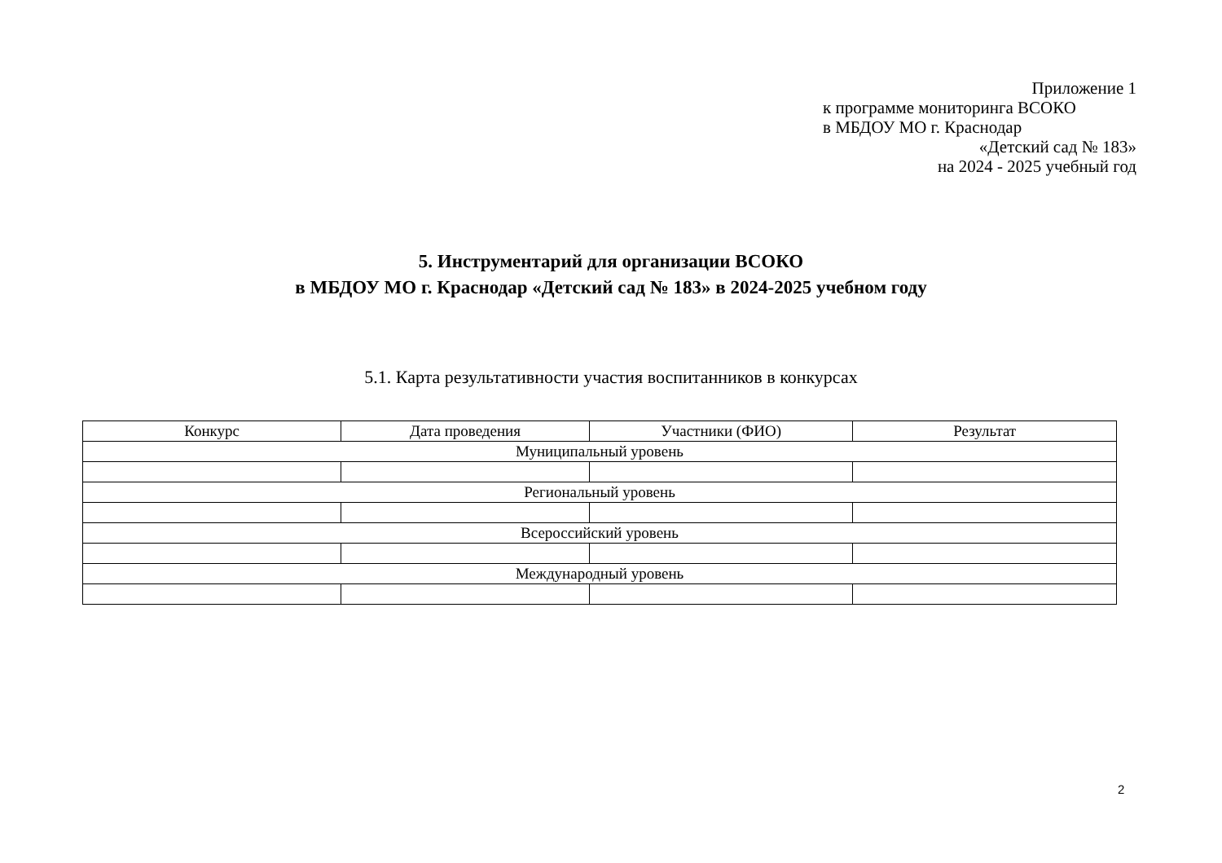Приложение 1
к программе мониторинга ВСОКО
в МБДОУ МО г. Краснодар
«Детский сад № 183»
на 2024 - 2025 учебный год
5. Инструментарий для организации ВСОКО
в МБДОУ МО г. Краснодар «Детский сад № 183» в 2024-2025 учебном году
5.1. Карта результативности участия воспитанников в конкурсах
| Конкурс | Дата проведения | Участники (ФИО) | Результат |
| --- | --- | --- | --- |
| Муниципальный уровень | | | |
| Региональный уровень | | | |
| Всероссийский уровень | | | |
| Международный уровень | | | |
2